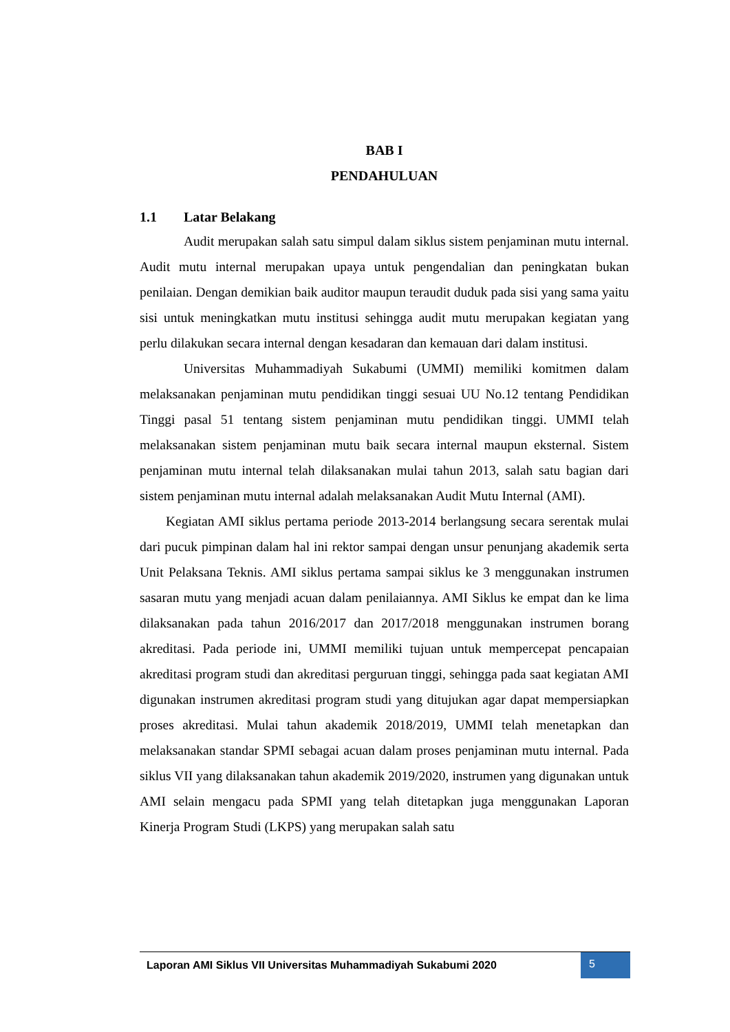BAB I
PENDAHULUAN
1.1 Latar Belakang
Audit merupakan salah satu simpul dalam siklus sistem penjaminan mutu internal. Audit mutu internal merupakan upaya untuk pengendalian dan peningkatan bukan penilaian. Dengan demikian baik auditor maupun teraudit duduk pada sisi yang sama yaitu sisi untuk meningkatkan mutu institusi sehingga audit mutu merupakan kegiatan yang perlu dilakukan secara internal dengan kesadaran dan kemauan dari dalam institusi.
Universitas Muhammadiyah Sukabumi (UMMI) memiliki komitmen dalam melaksanakan penjaminan mutu pendidikan tinggi sesuai UU No.12 tentang Pendidikan Tinggi pasal 51 tentang sistem penjaminan mutu pendidikan tinggi. UMMI telah melaksanakan sistem penjaminan mutu baik secara internal maupun eksternal. Sistem penjaminan mutu internal telah dilaksanakan mulai tahun 2013, salah satu bagian dari sistem penjaminan mutu internal adalah melaksanakan Audit Mutu Internal (AMI).
Kegiatan AMI siklus pertama periode 2013-2014 berlangsung secara serentak mulai dari pucuk pimpinan dalam hal ini rektor sampai dengan unsur penunjang akademik serta Unit Pelaksana Teknis. AMI siklus pertama sampai siklus ke 3 menggunakan instrumen sasaran mutu yang menjadi acuan dalam penilaiannya. AMI Siklus ke empat dan ke lima dilaksanakan pada tahun 2016/2017 dan 2017/2018 menggunakan instrumen borang akreditasi. Pada periode ini, UMMI memiliki tujuan untuk mempercepat pencapaian akreditasi program studi dan akreditasi perguruan tinggi, sehingga pada saat kegiatan AMI digunakan instrumen akreditasi program studi yang ditujukan agar dapat mempersiapkan proses akreditasi. Mulai tahun akademik 2018/2019, UMMI telah menetapkan dan melaksanakan standar SPMI sebagai acuan dalam proses penjaminan mutu internal. Pada siklus VII yang dilaksanakan tahun akademik 2019/2020, instrumen yang digunakan untuk AMI selain mengacu pada SPMI yang telah ditetapkan juga menggunakan Laporan Kinerja Program Studi (LKPS) yang merupakan salah satu
Laporan AMI Siklus VII Universitas Muhammadiyah Sukabumi 2020
5